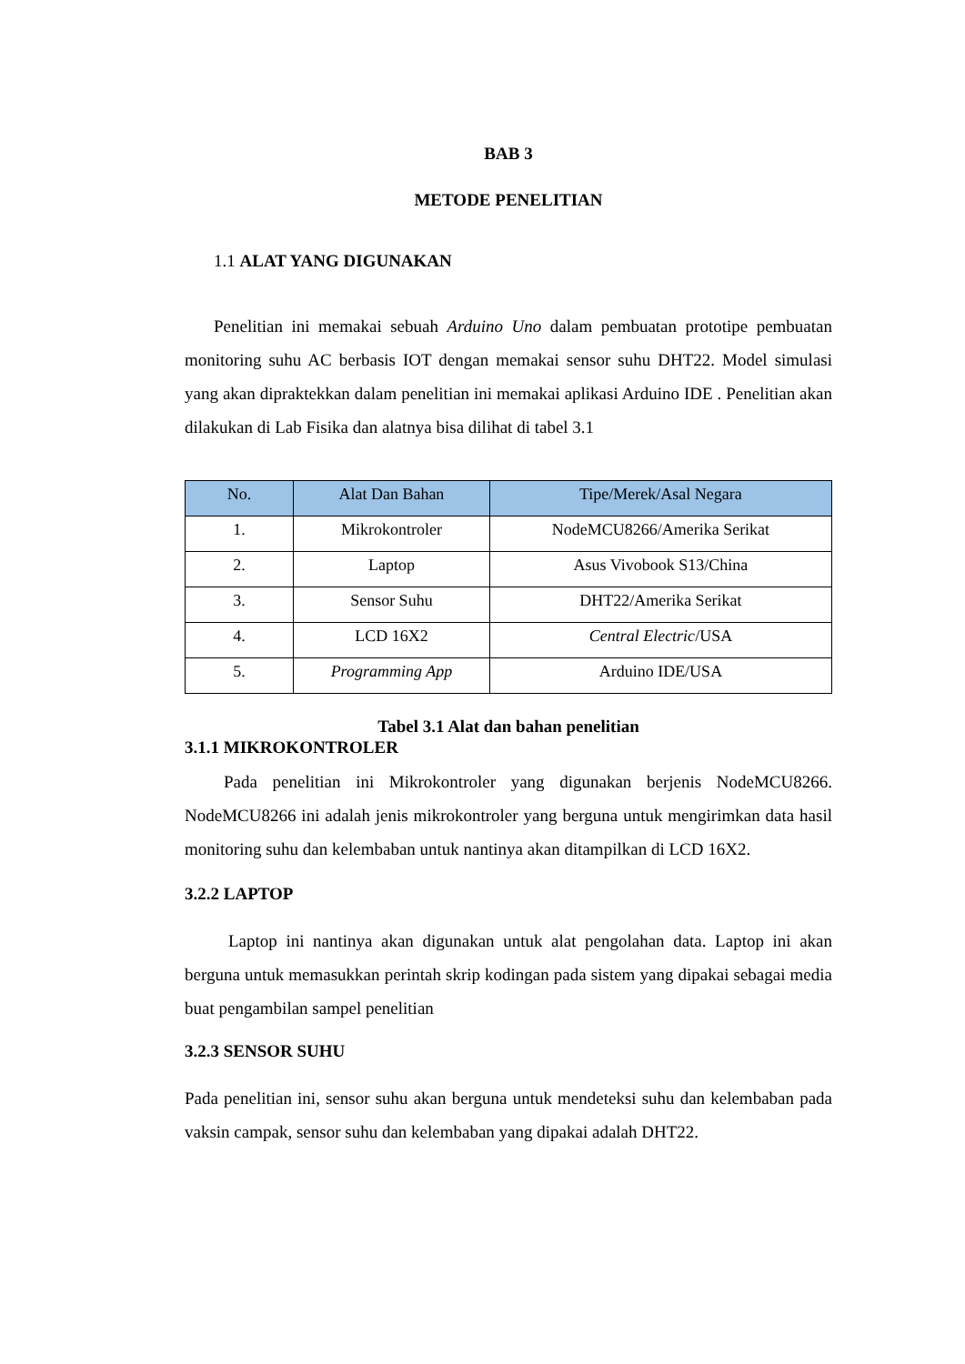BAB 3
METODE PENELITIAN
1.1 ALAT YANG DIGUNAKAN
Penelitian ini memakai sebuah Arduino Uno dalam pembuatan prototipe pembuatan monitoring suhu AC berbasis IOT dengan memakai sensor suhu DHT22. Model simulasi yang akan dipraktekkan dalam penelitian ini memakai aplikasi Arduino IDE . Penelitian akan dilakukan di Lab Fisika dan alatnya bisa dilihat di tabel 3.1
| No. | Alat Dan Bahan | Tipe/Merek/Asal Negara |
| --- | --- | --- |
| 1. | Mikrokontroler | NodeMCU8266/Amerika Serikat |
| 2. | Laptop | Asus Vivobook S13/China |
| 3. | Sensor Suhu | DHT22/Amerika Serikat |
| 4. | LCD 16X2 | Central Electric /USA |
| 5. | Programming App | Arduino IDE/USA |
Tabel 3.1 Alat dan bahan penelitian
3.1.1 MIKROKONTROLER
Pada penelitian ini Mikrokontroler yang digunakan berjenis NodeMCU8266. NodeMCU8266 ini adalah jenis mikrokontroler yang berguna untuk mengirimkan data hasil monitoring suhu dan kelembaban untuk nantinya akan ditampilkan di LCD 16X2.
3.2.2 LAPTOP
Laptop ini nantinya akan digunakan untuk alat pengolahan data. Laptop ini akan berguna untuk memasukkan perintah skrip kodingan pada sistem yang dipakai sebagai media buat pengambilan sampel penelitian
3.2.3 SENSOR SUHU
Pada penelitian ini, sensor suhu akan berguna untuk mendeteksi suhu dan kelembaban pada vaksin campak, sensor suhu dan kelembaban yang dipakai adalah DHT22.